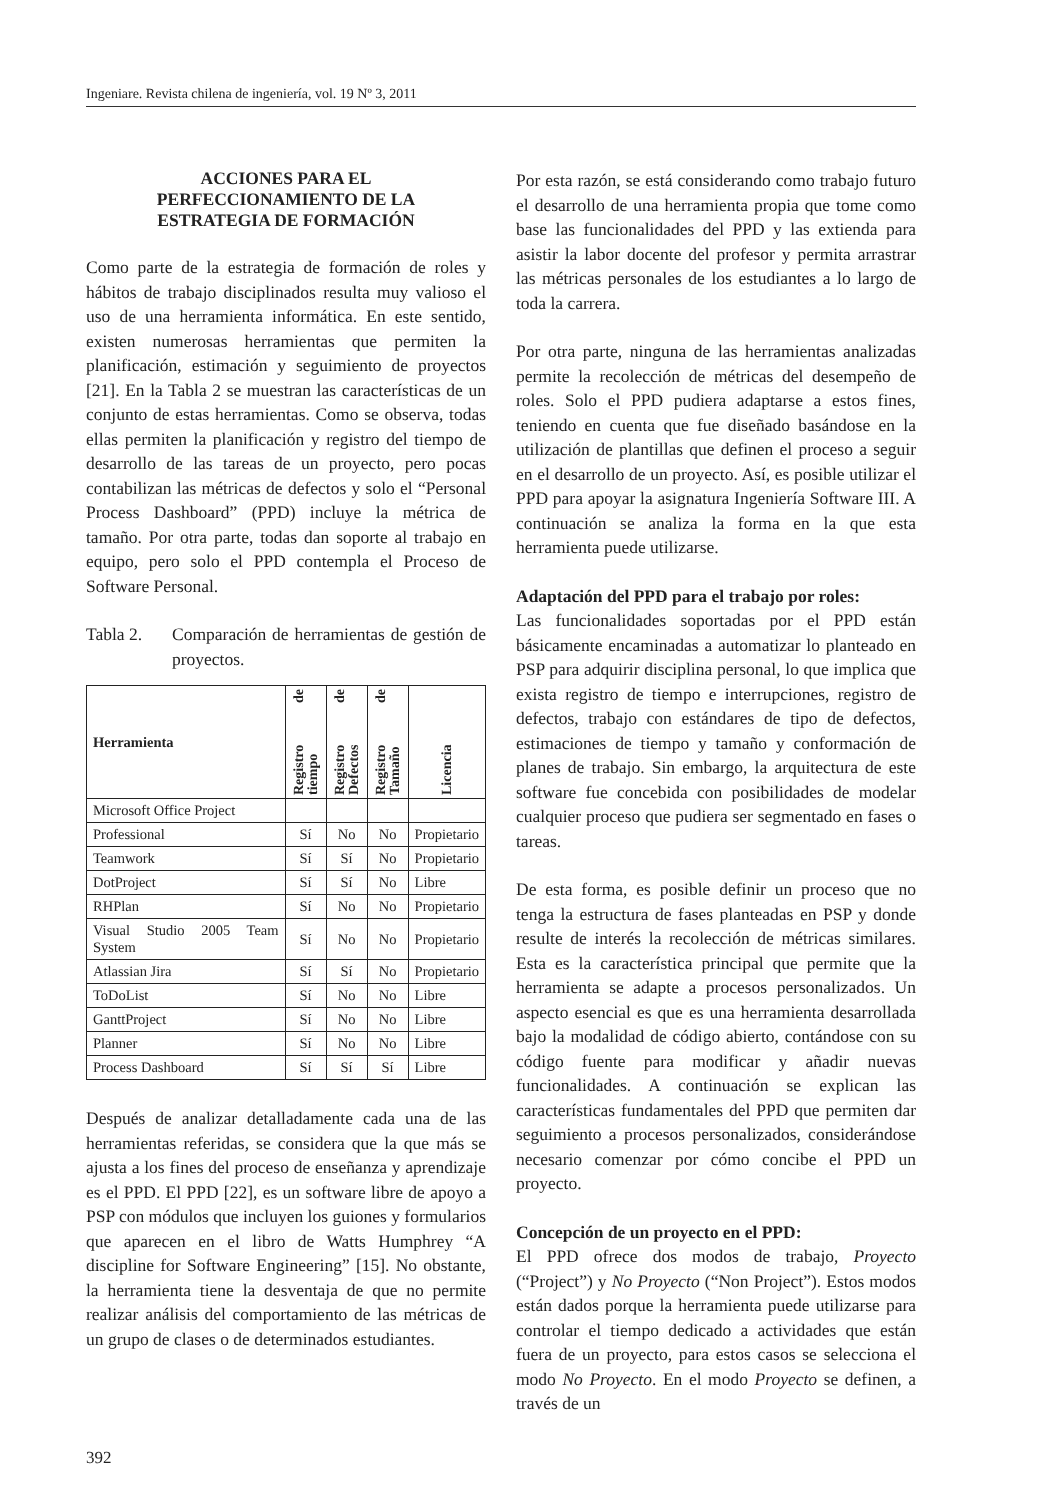Ingeniare. Revista chilena de ingeniería, vol. 19 Nº 3, 2011
ACCIONES PARA EL
PERFECCIONAMIENTO DE LA
ESTRATEGIA DE FORMACIÓN
Como parte de la estrategia de formación de roles y hábitos de trabajo disciplinados resulta muy valioso el uso de una herramienta informática. En este sentido, existen numerosas herramientas que permiten la planificación, estimación y seguimiento de proyectos [21]. En la Tabla 2 se muestran las características de un conjunto de estas herramientas. Como se observa, todas ellas permiten la planificación y registro del tiempo de desarrollo de las tareas de un proyecto, pero pocas contabilizan las métricas de defectos y solo el “Personal Process Dashboard” (PPD) incluye la métrica de tamaño. Por otra parte, todas dan soporte al trabajo en equipo, pero solo el PPD contempla el Proceso de Software Personal.
Tabla 2. Comparación de herramientas de gestión de proyectos.
| Herramienta | Registro de tiempo | Registro de Defectos | Registro de Tamaño | Licencia |
| --- | --- | --- | --- | --- |
| Microsoft Office Project | | | | |
| Professional | Sí | No | No | Propietario |
| Teamwork | Sí | Sí | No | Propietario |
| DotProject | Sí | Sí | No | Libre |
| RHPlan | Sí | No | No | Propietario |
| Visual Studio 2005 Team System | Sí | No | No | Propietario |
| Atlassian Jira | Sí | Sí | No | Propietario |
| ToDoList | Sí | No | No | Libre |
| GanttProject | Sí | No | No | Libre |
| Planner | Sí | No | No | Libre |
| Process Dashboard | Sí | Sí | Sí | Libre |
Después de analizar detalladamente cada una de las herramientas referidas, se considera que la que más se ajusta a los fines del proceso de enseñanza y aprendizaje es el PPD. El PPD [22], es un software libre de apoyo a PSP con módulos que incluyen los guiones y formularios que aparecen en el libro de Watts Humphrey “A discipline for Software Engineering” [15]. No obstante, la herramienta tiene la desventaja de que no permite realizar análisis del comportamiento de las métricas de un grupo de clases o de determinados estudiantes.
Por esta razón, se está considerando como trabajo futuro el desarrollo de una herramienta propia que tome como base las funcionalidades del PPD y las extienda para asistir la labor docente del profesor y permita arrastrar las métricas personales de los estudiantes a lo largo de toda la carrera.
Por otra parte, ninguna de las herramientas analizadas permite la recolección de métricas del desempeño de roles. Solo el PPD pudiera adaptarse a estos fines, teniendo en cuenta que fue diseñado basándose en la utilización de plantillas que definen el proceso a seguir en el desarrollo de un proyecto. Así, es posible utilizar el PPD para apoyar la asignatura Ingeniería Software III. A continuación se analiza la forma en la que esta herramienta puede utilizarse.
Adaptación del PPD para el trabajo por roles:
Las funcionalidades soportadas por el PPD están básicamente encaminadas a automatizar lo planteado en PSP para adquirir disciplina personal, lo que implica que exista registro de tiempo e interrupciones, registro de defectos, trabajo con estándares de tipo de defectos, estimaciones de tiempo y tamaño y conformación de planes de trabajo. Sin embargo, la arquitectura de este software fue concebida con posibilidades de modelar cualquier proceso que pudiera ser segmentado en fases o tareas.
De esta forma, es posible definir un proceso que no tenga la estructura de fases planteadas en PSP y donde resulte de interés la recolección de métricas similares. Esta es la característica principal que permite que la herramienta se adapte a procesos personalizados. Un aspecto esencial es que es una herramienta desarrollada bajo la modalidad de código abierto, contándose con su código fuente para modificar y añadir nuevas funcionalidades. A continuación se explican las características fundamentales del PPD que permiten dar seguimiento a procesos personalizados, considerándose necesario comenzar por cómo concibe el PPD un proyecto.
Concepción de un proyecto en el PPD:
El PPD ofrece dos modos de trabajo, Proyecto (“Project”) y No Proyecto (“Non Project”). Estos modos están dados porque la herramienta puede utilizarse para controlar el tiempo dedicado a actividades que están fuera de un proyecto, para estos casos se selecciona el modo No Proyecto. En el modo Proyecto se definen, a través de un
392